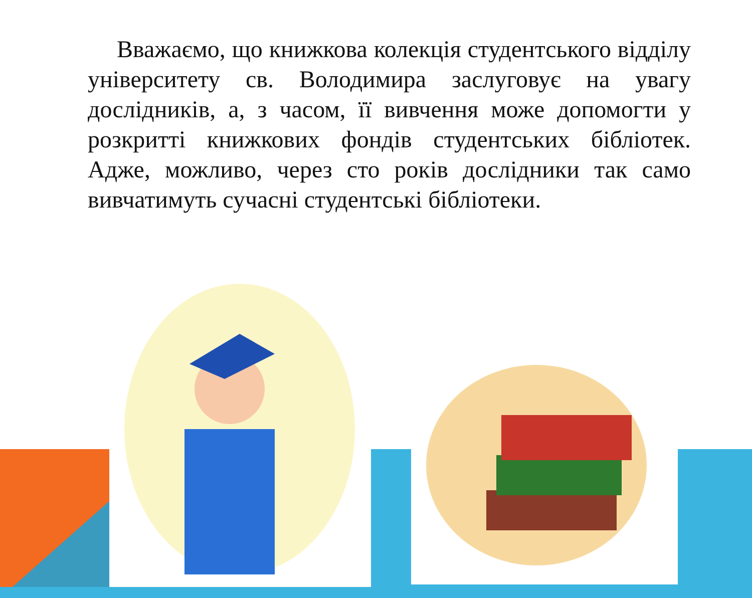Вважаємо, що книжкова колекція студентського відділу університету св. Володимира заслуговує на увагу дослідників, а, з часом, її вивчення може допомогти у розкритті книжкових фондів студентських бібліотек. Адже, можливо, через сто років дослідники так само вивчатимуть сучасні студентські бібліотеки.